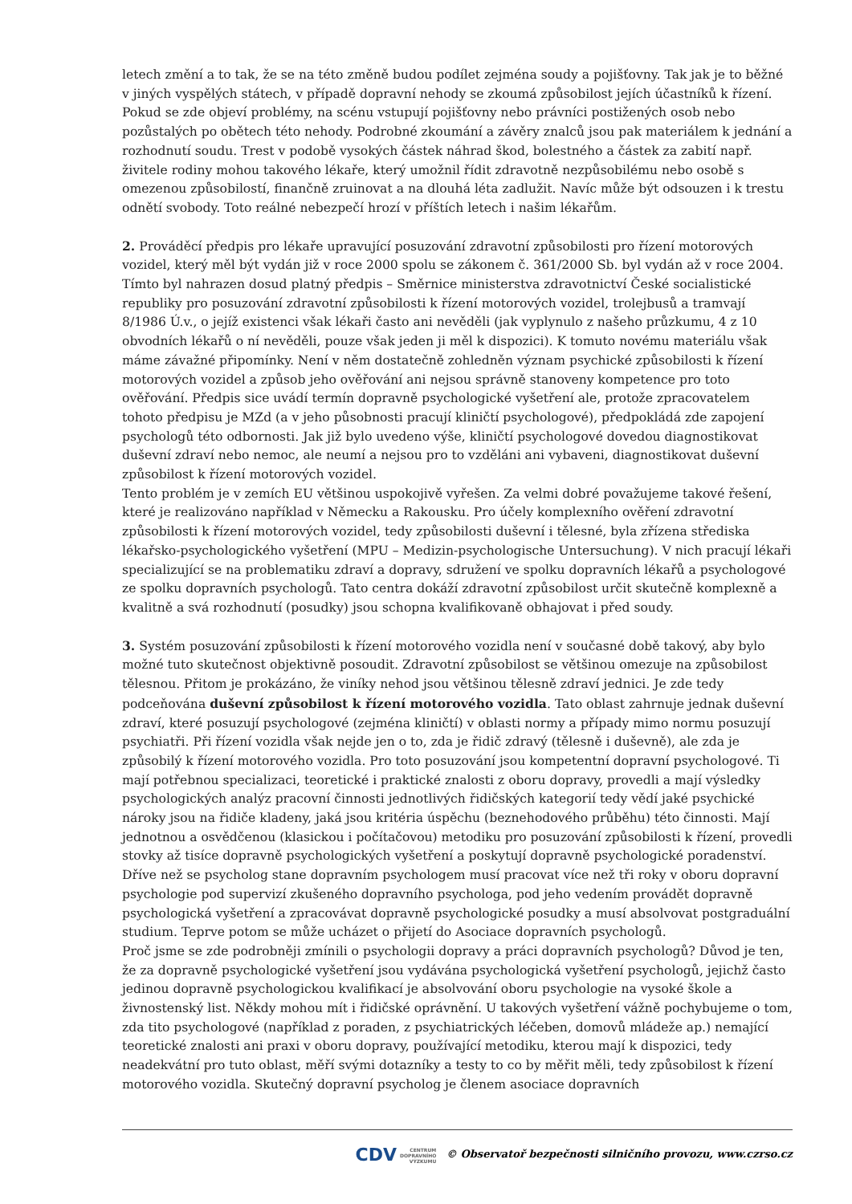letech změní a to tak, že se na této změně budou podílet zejména soudy a pojišťovny. Tak jak je to běžné v jiných vyspělých státech, v případě dopravní nehody se zkoumá způsobilost jejích účastníků k řízení. Pokud se zde objeví problémy, na scénu vstupují pojišťovny nebo právníci postižených osob nebo pozůstalých po obětech této nehody. Podrobné zkoumání a závěry znalců jsou pak materiálem k jednání a rozhodnutí soudu. Trest v podobě vysokých částek náhrad škod, bolestného a částek za zabití např. živitele rodiny mohou takového lékaře, který umožnil řídit zdravotně nezpůsobilému nebo osobě s omezenou způsobilostí, finančně zruinovat a na dlouhá léta zadlužit. Navíc může být odsouzen i k trestu odnětí svobody. Toto reálné nebezpečí hrozí v příštích letech i našim lékařům.
2. Prováděcí předpis pro lékaře upravující posuzování zdravotní způsobilosti pro řízení motorových vozidel, který měl být vydán již v roce 2000 spolu se zákonem č. 361/2000 Sb. byl vydán až v roce 2004. Tímto byl nahrazen dosud platný předpis – Směrnice ministerstva zdravotnictví České socialistické republiky pro posuzování zdravotní způsobilosti k řízení motorových vozidel, trolejbusů a tramvají 8/1986 Ú.v., o jejíž existenci však lékaři často ani nevěděli (jak vyplynulo z našeho průzkumu, 4 z 10 obvodních lékařů o ní nevěděli, pouze však jeden ji měl k dispozici). K tomuto novému materiálu však máme závažné připomínky. Není v něm dostatečně zohledněn význam psychické způsobilosti k řízení motorových vozidel a způsob jeho ověřování ani nejsou správně stanoveny kompetence pro toto ověřování. Předpis sice uvádí termín dopravně psychologické vyšetření ale, protože zpracovatelem tohoto předpisu je MZd (a v jeho působnosti pracují kliničtí psychologové), předpokládá zde zapojení psychologů této odbornosti. Jak již bylo uvedeno výše, kliničtí psychologové dovedou diagnostikovat duševní zdraví nebo nemoc, ale neumí a nejsou pro to vzděláni ani vybaveni, diagnostikovat duševní způsobilost k řízení motorových vozidel.
Tento problém je v zemích EU většinou uspokojivě vyřešen. Za velmi dobré považujeme takové řešení, které je realizováno například v Německu a Rakousku. Pro účely komplexního ověření zdravotní způsobilosti k řízení motorových vozidel, tedy způsobilosti duševní i tělesné, byla zřízena střediska lékařsko-psychologického vyšetření (MPU – Medizin-psychologische Untersuchung). V nich pracují lékaři specializující se na problematiku zdraví a dopravy, sdružení ve spolku dopravních lékařů a psychologové ze spolku dopravních psychologů. Tato centra dokáží zdravotní způsobilost určit skutečně komplexně a kvalitně a svá rozhodnutí (posudky) jsou schopna kvalifikovaně obhajovat i před soudy.
3. Systém posuzování způsobilosti k řízení motorového vozidla není v současné době takový, aby bylo možné tuto skutečnost objektivně posoudit. Zdravotní způsobilost se většinou omezuje na způsobilost tělesnou. Přitom je prokázáno, že viníky nehod jsou většinou tělesně zdraví jednici. Je zde tedy podceňována duševní způsobilost k řízení motorového vozidla. Tato oblast zahrnuje jednak duševní zdraví, které posuzují psychologové (zejména kliničtí) v oblasti normy a případy mimo normu posuzují psychiatři. Při řízení vozidla však nejde jen o to, zda je řidič zdravý (tělesně i duševně), ale zda je způsobilý k řízení motorového vozidla. Pro toto posuzování jsou kompetentní dopravní psychologové. Ti mají potřebnou specializaci, teoretické i praktické znalosti z oboru dopravy, provedli a mají výsledky psychologických analýz pracovní činnosti jednotlivých řidičských kategorií tedy vědí jaké psychické nároky jsou na řidiče kladeny, jaká jsou kritéria úspěchu (beznehodového průběhu) této činnosti. Mají jednotnou a osvědčenou (klasickou i počítačovou) metodiku pro posuzování způsobilosti k řízení, provedli stovky až tisíce dopravně psychologických vyšetření a poskytují dopravně psychologické poradenství. Dříve než se psycholog stane dopravním psychologem musí pracovat více než tři roky v oboru dopravní psychologie pod supervizí zkušeného dopravního psychologa, pod jeho vedením provádět dopravně psychologická vyšetření a zpracovávat dopravně psychologické posudky a musí absolvovat postgraduální studium. Teprve potom se může ucházet o přijetí do Asociace dopravních psychologů.
Proč jsme se zde podrobněji zmínili o psychologii dopravy a práci dopravních psychologů? Důvod je ten, že za dopravně psychologické vyšetření jsou vydávána psychologická vyšetření psychologů, jejichž často jedinou dopravně psychologickou kvalifikací je absolvování oboru psychologie na vysoké škole a živnostenský list. Někdy mohou mít i řidičské oprávnění. U takových vyšetření vážně pochybujeme o tom, zda tito psychologové (například z poraden, z psychiatrických léčeben, domovů mládeže ap.) nemající teoretické znalosti ani praxi v oboru dopravy, používající metodiku, kterou mají k dispozici, tedy neadekvátní pro tuto oblast, měří svými dotazníky a testy to co by měřit měli, tedy způsobilost k řízení motorového vozidla. Skutečný dopravní psycholog je členem asociace dopravních
CDV CENTRUM
DOPRAVNÍHO
VÝZKUMU © Observatoř bezpečnosti silničního provozu, www.czrso.cz